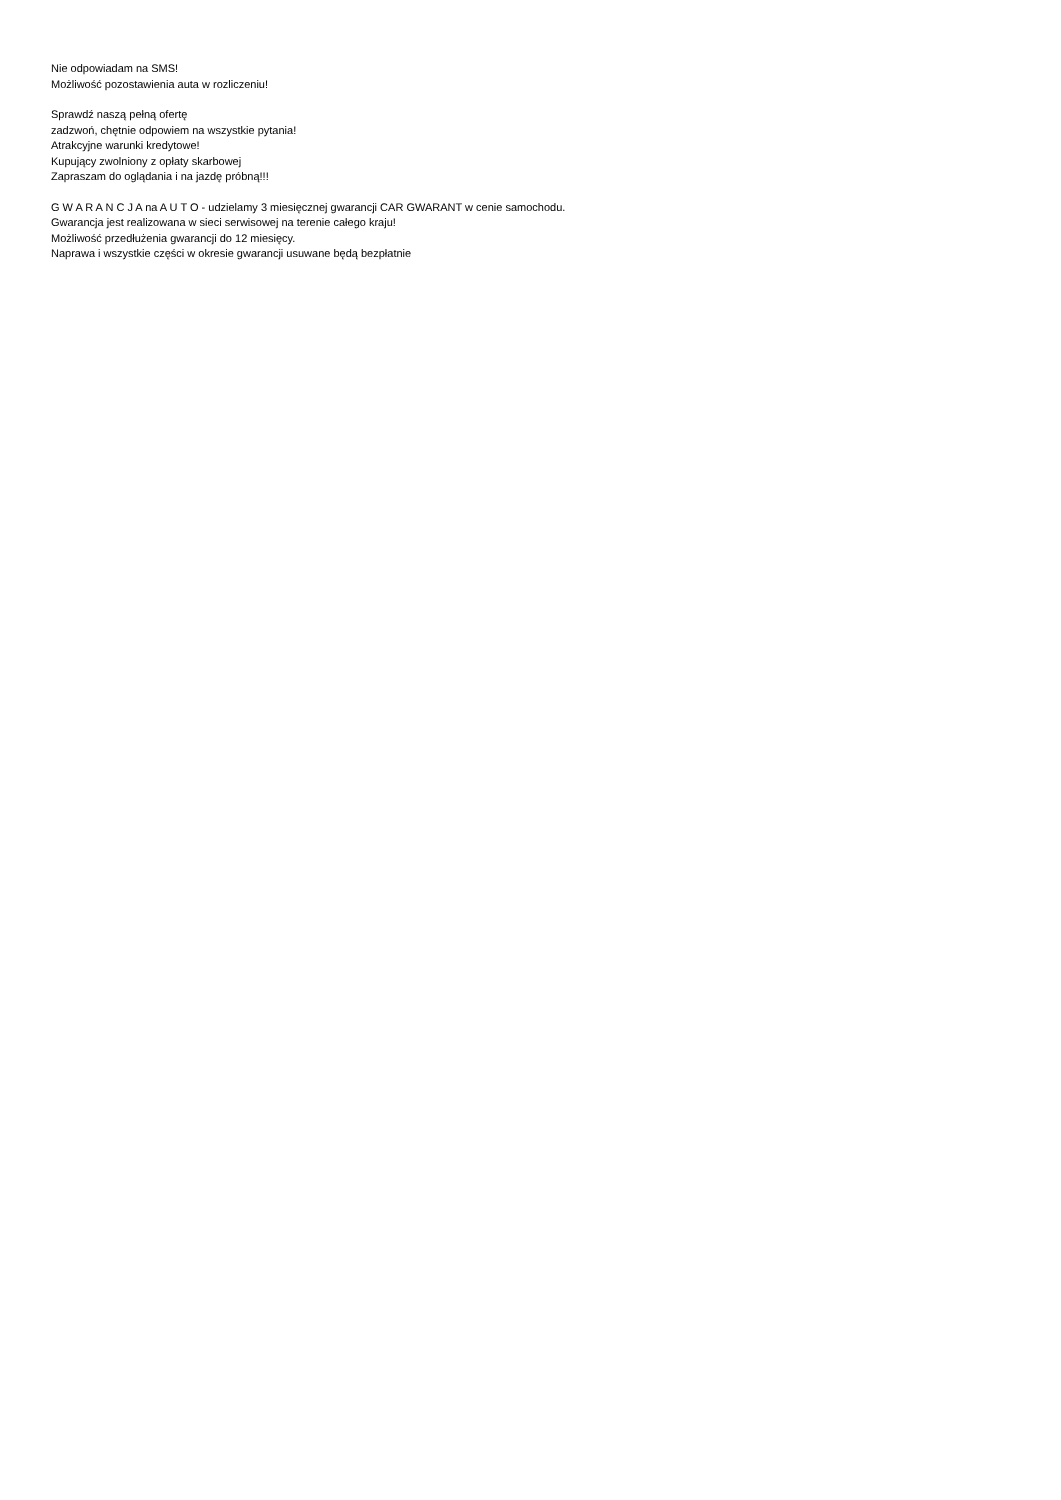Nie odpowiadam na SMS!
Możliwość pozostawienia auta w rozliczeniu!
Sprawdź naszą pełną ofertę
zadzwoń, chętnie odpowiem na wszystkie pytania!
Atrakcyjne warunki kredytowe!
Kupujący zwolniony z opłaty skarbowej
Zapraszam do oglądania i na jazdę próbną!!!
G W A R A N C J A na A U T O - udzielamy 3 miesięcznej gwarancji CAR GWARANT w cenie samochodu.
Gwarancja jest realizowana w sieci serwisowej na terenie całego kraju!
Możliwość przedłużenia gwarancji do 12 miesięcy.
Naprawa i wszystkie części w okresie gwarancji usuwane będą bezpłatnie